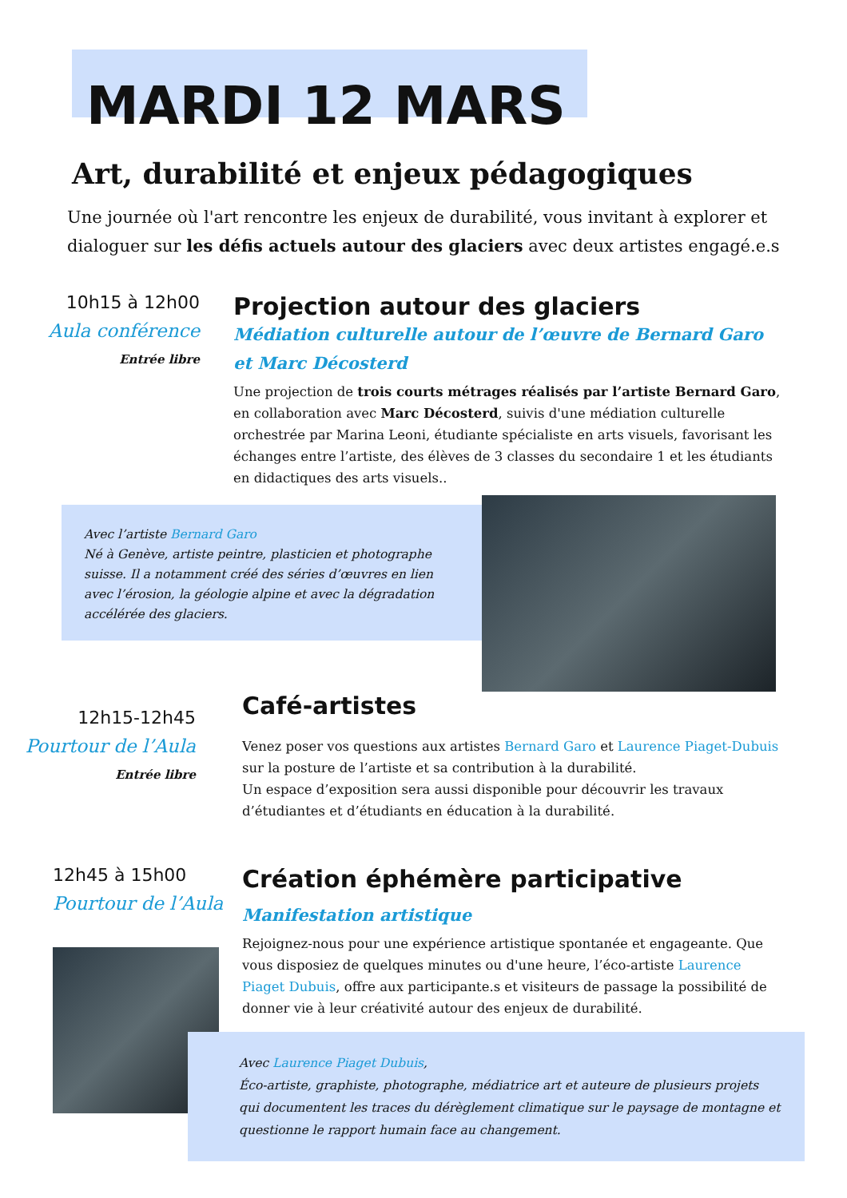MARDI 12 MARS
Art, durabilité et enjeux pédagogiques
Une journée où l'art rencontre les enjeux de durabilité, vous invitant à explorer et dialoguer sur les défis actuels autour des glaciers avec deux artistes engagé.e.s
10h15 à 12h00
Aula conférence
Entrée libre
Projection autour des glaciers
Médiation culturelle autour de l’œuvre de Bernard Garo et Marc Décosterd
Une projection de trois courts métrages réalisés par l’artiste Bernard Garo, en collaboration avec Marc Décosterd, suivis d'une médiation culturelle orchestrée par Marina Leoni, étudiante spécialiste en arts visuels, favorisant les échanges entre l’artiste, des élèves de 3 classes du secondaire 1 et les étudiants en didactiques des arts visuels..
Avec l’artiste Bernard Garo
Né à Genève, artiste peintre, plasticien et photographe suisse. Il a notamment créé des séries d’œuvres en lien avec l’érosion, la géologie alpine et avec la dégradation accélérée des glaciers.
12h15-12h45
Pourtour de l’Aula
Entrée libre
Café-artistes
Venez poser vos questions aux artistes Bernard Garo et Laurence Piaget-Dubuis sur la posture de l’artiste et sa contribution à la durabilité.
Un espace d’exposition sera aussi disponible pour découvrir les travaux d’étudiantes et d’étudiants en éducation à la durabilité.
12h45 à 15h00
Pourtour de l’Aula
Création éphémère participative
Manifestation artistique
Rejoignez-nous pour une expérience artistique spontanée et engageante. Que vous disposiez de quelques minutes ou d'une heure, l’éco-artiste Laurence Piaget Dubuis, offre aux participante.s et visiteurs de passage la possibilité de donner vie à leur créativité autour des enjeux de durabilité.
Avec Laurence Piaget Dubuis,
Éco-artiste, graphiste, photographe, médiatrice art et auteure de plusieurs projets qui documentent les traces du dérèglement climatique sur le paysage de montagne et questionne le rapport humain face au changement.